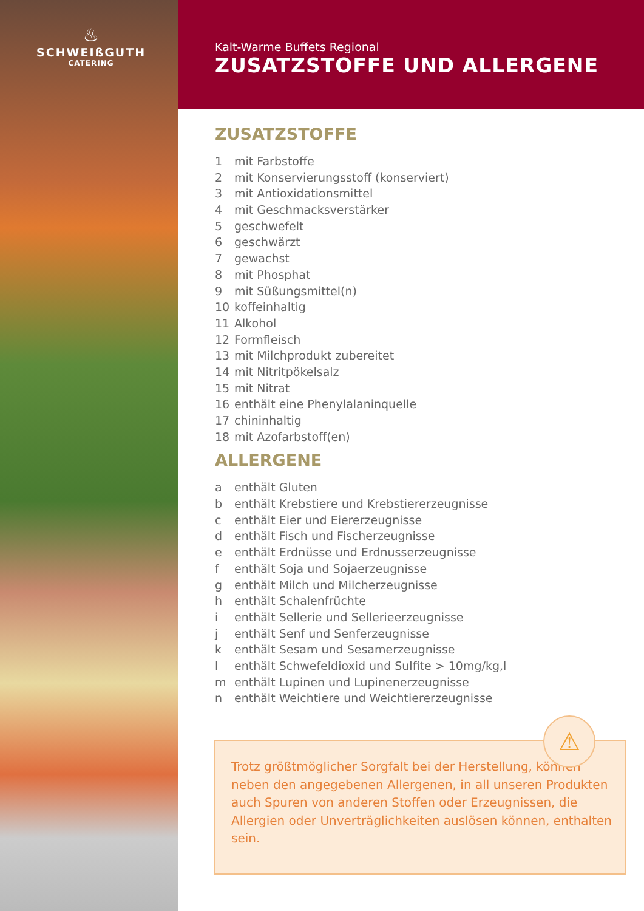♨
SCHWEIßGUTH
CATERING
Kalt-Warme Buffets Regional
ZUSATZSTOFFE UND ALLERGENE
ZUSATZSTOFFE
1 mit Farbstoffe
2 mit Konservierungsstoff (konserviert)
3 mit Antioxidationsmittel
4 mit Geschmacksverstärker
5 geschwefelt
6 geschwärzt
7 gewachst
8 mit Phosphat
9 mit Süßungsmittel(n)
10 koffeinhaltig
11 Alkohol
12 Formfleisch
13 mit Milchprodukt zubereitet
14 mit Nitritpökelsalz
15 mit Nitrat
16 enthält eine Phenylalaninquelle
17 chininhaltig
18 mit Azofarbstoff(en)
ALLERGENE
a enthält Gluten
b enthält Krebstiere und Krebstiererzeugnisse
c enthält Eier und Eiererzeugnisse
d enthält Fisch und Fischerzeugnisse
e enthält Erdnüsse und Erdnusserzeugnisse
f enthält Soja und Sojaerzeugnisse
g enthält Milch und Milcherzeugnisse
h enthält Schalenfrüchte
i enthält Sellerie und Sellerieerzeugnisse
j enthält Senf und Senferzeugnisse
k enthält Sesam und Sesamerzeugnisse
l enthält Schwefeldioxid und Sulfite > 10mg/kg,l
m enthält Lupinen und Lupinenerzeugnisse
n enthält Weichtiere und Weichtiererzeugnisse
Trotz größtmöglicher Sorgfalt bei der Herstellung, können neben den angegebenen Allergenen, in all unseren Produkten auch Spuren von anderen Stoffen oder Erzeugnissen, die Allergien oder Unverträglichkeiten auslösen können, enthalten sein.
⚠